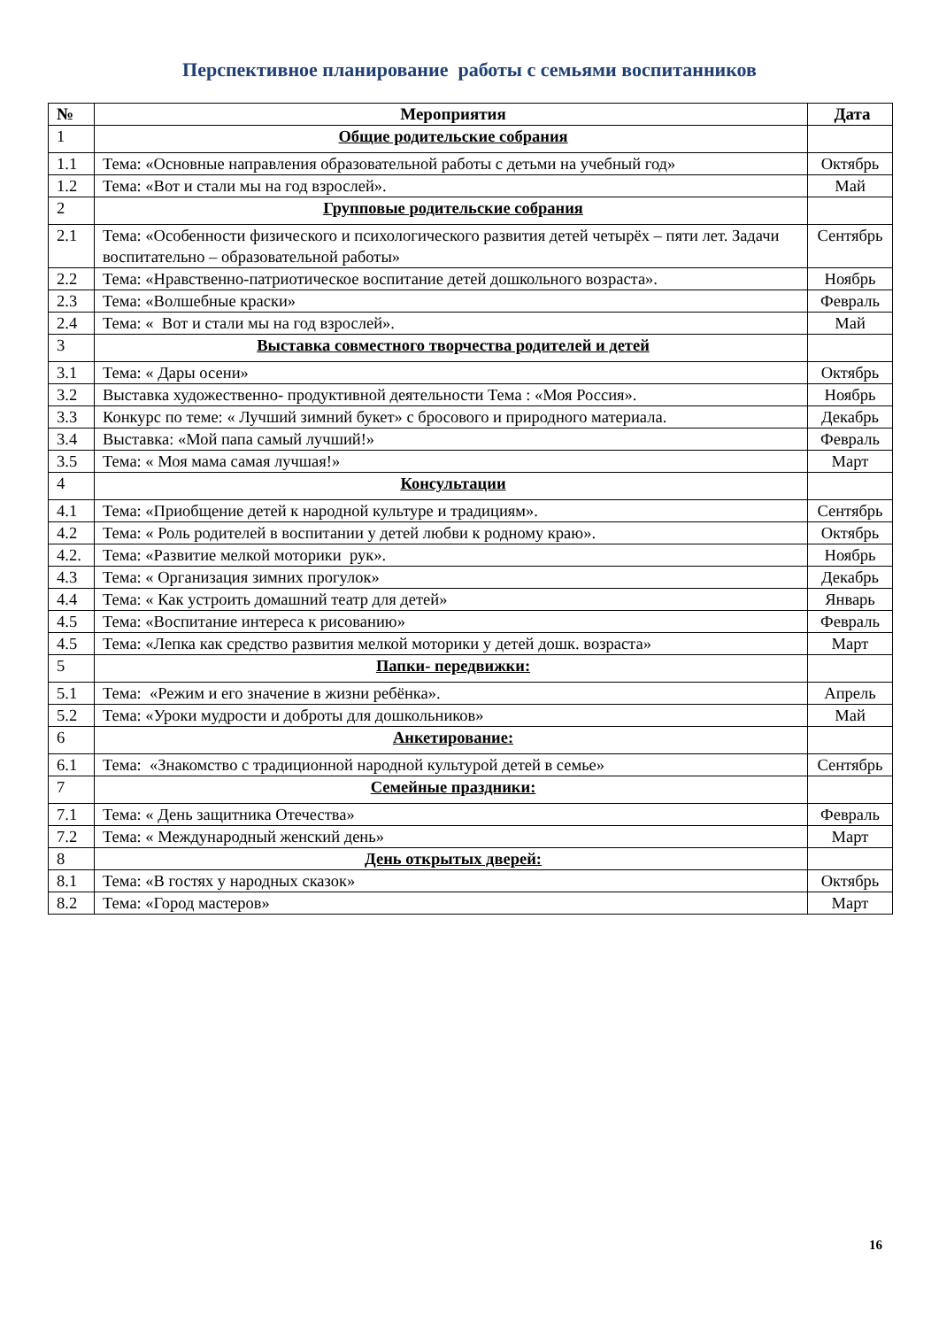Перспективное планирование работы с семьями воспитанников
| № | Мероприятия | Дата |
| --- | --- | --- |
| 1 | Общие родительские собрания | |
| 1.1 | Тема: «Основные направления образовательной работы с детьми на учебный год» | Октябрь |
| 1.2 | Тема: «Вот и стали мы на год взрослей». | Май |
| 2 | Групповые родительские собрания | |
| 2.1 | Тема: «Особенности физического и психологического развития детей четырёх – пяти лет. Задачи воспитательно – образовательной работы» | Сентябрь |
| 2.2 | Тема: «Нравственно-патриотическое воспитание детей дошкольного возраста». | Ноябрь |
| 2.3 | Тема: «Волшебные краски» | Февраль |
| 2.4 | Тема: « Вот и стали мы на год взрослей». | Май |
| 3 | Выставка совместного творчества родителей и детей | |
| 3.1 | Тема: « Дары осени» | Октябрь |
| 3.2 | Выставка художественно- продуктивной деятельности Тема : «Моя Россия». | Ноябрь |
| 3.3 | Конкурс по теме: « Лучший зимний букет» с бросового и природного материала. | Декабрь |
| 3.4 | Выставка: «Мой папа самый лучший!» | Февраль |
| 3.5 | Тема: « Моя мама самая лучшая!» | Март |
| 4 | Консультации | |
| 4.1 | Тема: «Приобщение детей к народной культуре и традициям». | Сентябрь |
| 4.2 | Тема: « Роль родителей в воспитании у детей любви к родному краю». | Октябрь |
| 4.2. | Тема: «Развитие мелкой моторики рук». | Ноябрь |
| 4.3 | Тема: « Организация зимних прогулок» | Декабрь |
| 4.4 | Тема: « Как устроить домашний театр для детей» | Январь |
| 4.5 | Тема: «Воспитание интереса к рисованию» | Февраль |
| 4.5 | Тема: «Лепка как средство развития мелкой моторики у детей дошк. возраста» | Март |
| 5 | Папки- передвижки: | |
| 5.1 | Тема: «Режим и его значение в жизни ребёнка». | Апрель |
| 5.2 | Тема: «Уроки мудрости и доброты для дошкольников» | Май |
| 6 | Анкетирование: | |
| 6.1 | Тема: «Знакомство с традиционной народной культурой детей в семье» | Сентябрь |
| 7 | Семейные праздники: | |
| 7.1 | Тема: « День защитника Отечества» | Февраль |
| 7.2 | Тема: « Международный женский день» | Март |
| 8 | День открытых дверей: | |
| 8.1 | Тема: «В гостях у народных сказок» | Октябрь |
| 8.2 | Тема: «Город мастеров» | Март |
16